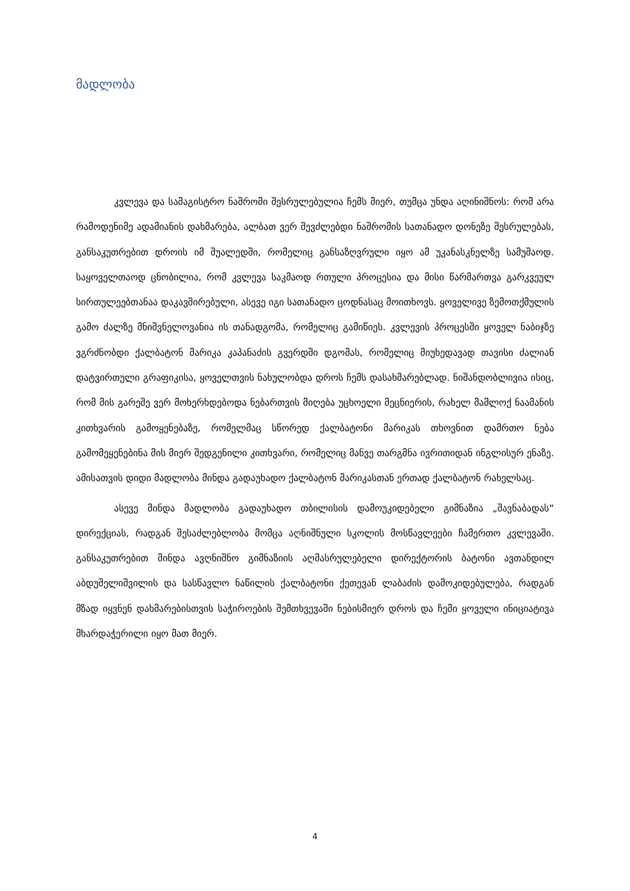მადლობა
კვლევა და სამაგისტრო ნაშრომი შესრულებულია ჩემს მიერ, თუმცა უნდა აღინიშნოს: რომ არა რამოდენიმე ადამიანის დახმარება, ალბათ ვერ შევძლებდი ნაშრომის სათანადო დონეზე შესრულებას, განსაკუთრებით დროის იმ შუალედში, რომელიც განსაზღვრული იყო ამ უკანასკნელზე სამუშაოდ. საყოველთაოდ ცნობილია, რომ კვლევა საკმაოდ რთული პროცესია და მისი წარმართვა გარკვეულ სირთულეებთანაა დაკავშირებული, ასევე იგი სათანადო ცოდნასაც მოითხოვს. ყოველივე ზემოთქმულის გამო ძალზე მნიშვნელოვანია ის თანადგომა, რომელიც გამიწიეს. კვლევის პროცესში ყოველ ნაბიჯზე ვგრძნობდი ქალბატონ მარიკა კაპანაძის გვერდში დგომას, რომელიც მიუხედავად თავისი ძალიან დატვირთული გრაფიკისა, ყოველთვის ნახულობდა დროს ჩემს დასახმარებლად. ნიშანდობლივია ისიც, რომ მის გარეშე ვერ მოხერხდებოდა ნებართვის მიღება უცხოელი მეცნიერის, რახელ მამლოქ ნაამანის კითხვარის გამოყენებაზე, რომელმაც სწორედ ქალბატონი მარიკას თხოვნით დამრთო ნება გამომეყენებინა მის მიერ შედგენილი კითხვარი, რომელიც მანვე თარგმნა ივრითიდან ინგლისურ ენაზე. ამისათვის დიდი მადლობა მინდა გადაუხადო ქალბატონ მარიკასთან ერთად ქალბატონ რახელსაც.
ასევე მინდა მადლობა გადაუხადო თბილისის დამოუკიდებელი გიმნაზია „შავნაბადას“ დირექციას, რადგან შესაძლებლობა მომცა აღნიშნული სკოლის მოსწავლეები ჩამერთო კვლევაში. განსაკუთრებით მინდა ავღნიშნო გიმნაზიის აღმასრულებელი დირექტორის ბატონი ავთანდილ აბდუშელიშვილის და სასწავლო ნაწილის ქალბატონი ქეთევან ლაბაძის დამოკიდებულება, რადგან მზად იყვნენ დახმარებისთვის საჭიროების შემთხვევაში ნებისმიერ დროს და ჩემი ყოველი ინიციატივა მხარდაჭერილი იყო მათ მიერ.
4